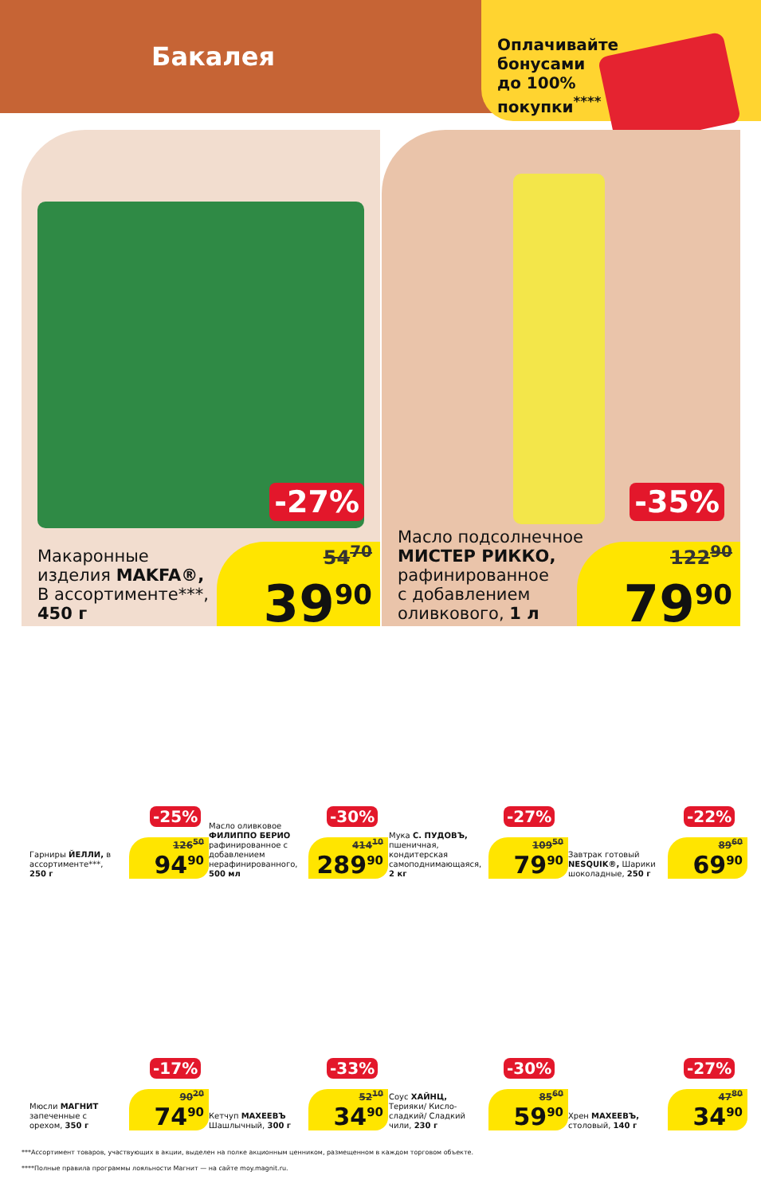Бакалея
Оплачивайте
бонусами
до 100%
покупки<sup>****</sup>
-27%
Макаронные
изделия MAKFA®,
В ассортименте***,
450 г
54<sup>70</sup>
39<sup>90</sup>
-35%
Масло подсолнечное
МИСТЕР РИККО,
рафинированное
с добавлением
оливкового, 1 л
122<sup>90</sup>
79<sup>90</sup>
Гарниры ЙЕЛЛИ, в ассортименте***, 250 г
126<sup>50</sup>
94<sup>90</sup>
Масло оливковое ФИЛИППО БЕРИО рафинированное с добавлением нерафинированного, 500 мл
414<sup>10</sup>
289<sup>90</sup>
Мука С. ПУДОВЪ, пшеничная, кондитерская самоподнимающаяся, 2 кг
109<sup>50</sup>
79<sup>90</sup>
Завтрак готовый NESQUIK®, Шарики шоколадные, 250 г
89<sup>60</sup>
69<sup>90</sup>
-25% -30% -27% -22%
Мюсли МАГНИТ запеченные с орехом, 350 г
90<sup>20</sup>
74<sup>90</sup>
Кетчуп МАХЕЕВЪ Шашлычный, 300 г
52<sup>10</sup>
34<sup>90</sup>
Соус ХАЙНЦ, Терияки/ Кисло-сладкий/ Сладкий чили, 230 г
85<sup>60</sup>
59<sup>90</sup>
Хрен МАХЕЕВЪ, столовый, 140 г
47<sup>80</sup>
34<sup>90</sup>
-17% -33% -30% -27%
***Ассортимент товаров, участвующих в акции, выделен на полке акционным ценником, размещенном в каждом торговом объекте.
****Полные правила программы лояльности Магнит — на сайте moy.magnit.ru.